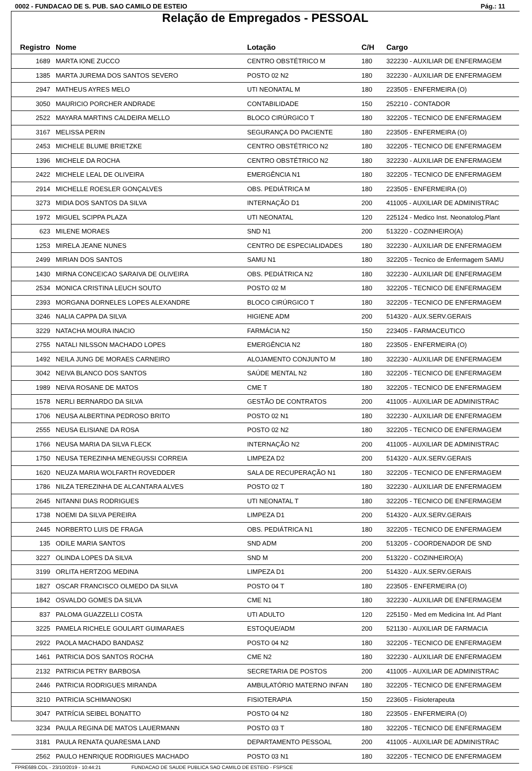0002 - FUNDACAO DE S. PUB. SAO CAMILO DE ESTEIO Pág.: 11
Relação de Empregados - PESSOAL
| Registro | Nome | Lotação | C/H | Cargo |
| --- | --- | --- | --- | --- |
| 1689 | MARTA IONE ZUCCO | CENTRO OBSTÉTRICO M | 180 | 322230 - AUXILIAR DE ENFERMAGEM |
| 1385 | MARTA JUREMA DOS SANTOS SEVERO | POSTO 02 N2 | 180 | 322230 - AUXILIAR DE ENFERMAGEM |
| 2947 | MATHEUS AYRES MELO | UTI NEONATAL M | 180 | 223505 - ENFERMEIRA (O) |
| 3050 | MAURICIO PORCHER ANDRADE | CONTABILIDADE | 150 | 252210 - CONTADOR |
| 2522 | MAYARA MARTINS CALDEIRA MELLO | BLOCO CIRÚRGICO T | 180 | 322205 - TECNICO DE ENFERMAGEM |
| 3167 | MELISSA PERIN | SEGURANÇA DO PACIENTE | 180 | 223505 - ENFERMEIRA (O) |
| 2453 | MICHELE BLUME BRIETZKE | CENTRO OBSTÉTRICO N2 | 180 | 322205 - TECNICO DE ENFERMAGEM |
| 1396 | MICHELE DA ROCHA | CENTRO OBSTÉTRICO N2 | 180 | 322230 - AUXILIAR DE ENFERMAGEM |
| 2422 | MICHELE LEAL DE OLIVEIRA | EMERGÊNCIA N1 | 180 | 322205 - TECNICO DE ENFERMAGEM |
| 2914 | MICHELLE ROESLER GONÇALVES | OBS. PEDIÁTRICA M | 180 | 223505 - ENFERMEIRA (O) |
| 3273 | MIDIA DOS SANTOS DA SILVA | INTERNAÇÃO D1 | 200 | 411005 - AUXILIAR DE ADMINISTRAC |
| 1972 | MIGUEL SCIPPA PLAZA | UTI NEONATAL | 120 | 225124 - Medico Inst. Neonatolog.Plant |
| 623 | MILENE MORAES | SND N1 | 200 | 513220 - COZINHEIRO(A) |
| 1253 | MIRELA JEANE NUNES | CENTRO DE ESPECIALIDADES | 180 | 322230 - AUXILIAR DE ENFERMAGEM |
| 2499 | MIRIAN DOS SANTOS | SAMU N1 | 180 | 322205 - Tecnico de Enfermagem SAMU |
| 1430 | MIRNA CONCEICAO SARAIVA DE OLIVEIRA | OBS. PEDIÁTRICA N2 | 180 | 322230 - AUXILIAR DE ENFERMAGEM |
| 2534 | MONICA CRISTINA LEUCH SOUTO | POSTO 02 M | 180 | 322205 - TECNICO DE ENFERMAGEM |
| 2393 | MORGANA DORNELES LOPES ALEXANDRE | BLOCO CIRÚRGICO T | 180 | 322205 - TECNICO DE ENFERMAGEM |
| 3246 | NALIA CAPPA DA SILVA | HIGIENE ADM | 200 | 514320 - AUX.SERV.GERAIS |
| 3229 | NATACHA MOURA INACIO | FARMÁCIA N2 | 150 | 223405 - FARMACEUTICO |
| 2755 | NATALI NILSSON MACHADO LOPES | EMERGÊNCIA N2 | 180 | 223505 - ENFERMEIRA (O) |
| 1492 | NEILA JUNG DE MORAES CARNEIRO | ALOJAMENTO CONJUNTO M | 180 | 322230 - AUXILIAR DE ENFERMAGEM |
| 3042 | NEIVA BLANCO DOS SANTOS | SAÚDE MENTAL N2 | 180 | 322205 - TECNICO DE ENFERMAGEM |
| 1989 | NEIVA ROSANE DE MATOS | CME T | 180 | 322205 - TECNICO DE ENFERMAGEM |
| 1578 | NERLI BERNARDO DA SILVA | GESTÃO DE CONTRATOS | 200 | 411005 - AUXILIAR DE ADMINISTRAC |
| 1706 | NEUSA ALBERTINA PEDROSO BRITO | POSTO 02 N1 | 180 | 322230 - AUXILIAR DE ENFERMAGEM |
| 2555 | NEUSA ELISIANE DA ROSA | POSTO 02 N2 | 180 | 322205 - TECNICO DE ENFERMAGEM |
| 1766 | NEUSA MARIA DA SILVA FLECK | INTERNAÇÃO N2 | 200 | 411005 - AUXILIAR DE ADMINISTRAC |
| 1750 | NEUSA TEREZINHA MENEGUSSI CORREIA | LIMPEZA D2 | 200 | 514320 - AUX.SERV.GERAIS |
| 1620 | NEUZA MARIA WOLFARTH ROVEDDER | SALA DE RECUPERAÇÃO N1 | 180 | 322205 - TECNICO DE ENFERMAGEM |
| 1786 | NILZA TEREZINHA DE ALCANTARA ALVES | POSTO 02 T | 180 | 322230 - AUXILIAR DE ENFERMAGEM |
| 2645 | NITANNI DIAS RODRIGUES | UTI NEONATAL T | 180 | 322205 - TECNICO DE ENFERMAGEM |
| 1738 | NOEMI DA SILVA PEREIRA | LIMPEZA D1 | 200 | 514320 - AUX.SERV.GERAIS |
| 2445 | NORBERTO LUIS DE FRAGA | OBS. PEDIÁTRICA N1 | 180 | 322205 - TECNICO DE ENFERMAGEM |
| 135 | ODILE MARIA SANTOS | SND ADM | 200 | 513205 - COORDENADOR DE SND |
| 3227 | OLINDA LOPES DA SILVA | SND M | 200 | 513220 - COZINHEIRO(A) |
| 3199 | ORLITA HERTZOG MEDINA | LIMPEZA D1 | 200 | 514320 - AUX.SERV.GERAIS |
| 1827 | OSCAR FRANCISCO OLMEDO DA SILVA | POSTO 04 T | 180 | 223505 - ENFERMEIRA (O) |
| 1842 | OSVALDO GOMES DA SILVA | CME N1 | 180 | 322230 - AUXILIAR DE ENFERMAGEM |
| 837 | PALOMA GUAZZELLI COSTA | UTI ADULTO | 120 | 225150 - Med em Medicina Int. Ad Plant |
| 3225 | PAMELA RICHELE GOULART GUIMARAES | ESTOQUE/ADM | 200 | 521130 - AUXILIAR DE FARMACIA |
| 2922 | PAOLA MACHADO BANDASZ | POSTO 04 N2 | 180 | 322205 - TECNICO DE ENFERMAGEM |
| 1461 | PATRICIA DOS SANTOS ROCHA | CME N2 | 180 | 322230 - AUXILIAR DE ENFERMAGEM |
| 2132 | PATRICIA PETRY BARBOSA | SECRETARIA DE POSTOS | 200 | 411005 - AUXILIAR DE ADMINISTRAC |
| 2446 | PATRICIA RODRIGUES MIRANDA | AMBULATÓRIO MATERNO INFAN | 180 | 322205 - TECNICO DE ENFERMAGEM |
| 3210 | PATRICIA SCHIMANOSKI | FISIOTERAPIA | 150 | 223605 - Fisioterapeuta |
| 3047 | PATRÍCIA SEIBEL BONATTO | POSTO 04 N2 | 180 | 223505 - ENFERMEIRA (O) |
| 3234 | PAULA REGINA DE MATOS LAUERMANN | POSTO 03 T | 180 | 322205 - TECNICO DE ENFERMAGEM |
| 3181 | PAULA RENATA QUARESMA LAND | DEPARTAMENTO PESSOAL | 200 | 411005 - AUXILIAR DE ADMINISTRAC |
| 2562 | PAULO HENRIQUE RODRIGUES MACHADO | POSTO 03 N1 | 180 | 322205 - TECNICO DE ENFERMAGEM |
FPRE689.COL - 23/10/2019 - 10:44:21 FUNDACAO DE SAUDE PUBLICA SAO CAMILO DE ESTEIO - FSPSCE